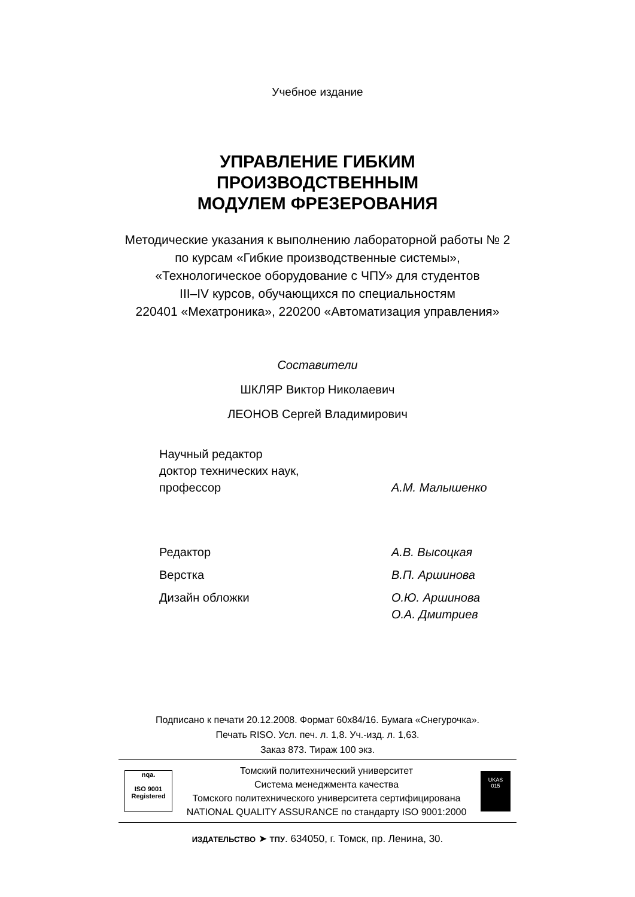Учебное издание
УПРАВЛЕНИЕ ГИБКИМ
ПРОИЗВОДСТВЕННЫМ
МОДУЛЕМ ФРЕЗЕРОВАНИЯ
Методические указания к выполнению лабораторной работы № 2
по курсам «Гибкие производственные системы»,
«Технологическое оборудование с ЧПУ» для студентов
III–IV курсов, обучающихся по специальностям
220401 «Мехатроника», 220200 «Автоматизация управления»
Составители
ШКЛЯР Виктор Николаевич
ЛЕОНОВ Сергей Владимирович
Научный редактор
доктор технических наук,
профессор
А.М. Малышенко
Редактор А.В. Высоцкая
Верстка В.П. Аршинова
Дизайн обложки О.Ю. Аршинова
О.А. Дмитриев
Подписано к печати 20.12.2008. Формат 60x84/16. Бумага «Снегурочка».
Печать RISO. Усл. печ. л. 1,8. Уч.-изд. л. 1,63.
Заказ 873. Тираж 100 экз.
nqa.
ISO 9001
Registered
Томский политехнический университет
Система менеджмента качества
Томского политехнического университета сертифицирована
NATIONAL QUALITY ASSURANCE по стандарту ISO 9001:2000
UKAS
015
ИЗДАТЕЛЬСТВО ➤ ТПУ. 634050, г. Томск, пр. Ленина, 30.